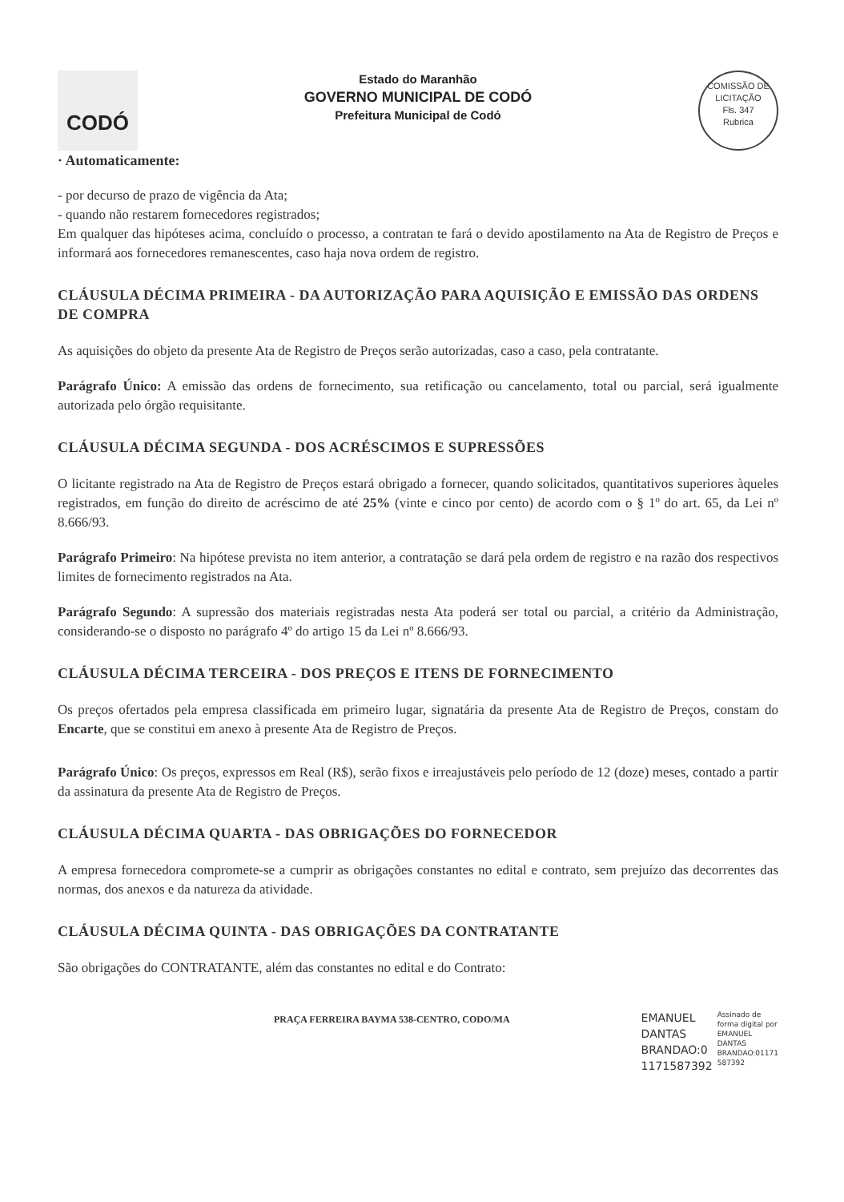CODÓ
Estado do Maranhão
GOVERNO MUNICIPAL DE CODÓ
Prefeitura Municipal de Codó
COMISSÃO DE LICITAÇÃO
Fls. 347
Rubrica
· Automaticamente:
- por decurso de prazo de vigência da Ata;
- quando não restarem fornecedores registrados;
Em qualquer das hipóteses acima, concluído o processo, a contratan te fará o devido apostilamento na Ata de Registro de Preços e informará aos fornecedores remanescentes, caso haja nova ordem de registro.
CLÁUSULA DÉCIMA PRIMEIRA - DA AUTORIZAÇÃO PARA AQUISIÇÃO E EMISSÃO DAS ORDENS DE COMPRA
As aquisições do objeto da presente Ata de Registro de Preços serão autorizadas, caso a caso, pela contratante.
Parágrafo Único: A emissão das ordens de fornecimento, sua retificação ou cancelamento, total ou parcial, será igualmente autorizada pelo órgão requisitante.
CLÁUSULA DÉCIMA SEGUNDA - DOS ACRÉSCIMOS E SUPRESSÕES
O licitante registrado na Ata de Registro de Preços estará obrigado a fornecer, quando solicitados, quantitativos superiores àqueles registrados, em função do direito de acréscimo de até 25% (vinte e cinco por cento) de acordo com o § 1º do art. 65, da Lei nº 8.666/93.
Parágrafo Primeiro: Na hipótese prevista no item anterior, a contratação se dará pela ordem de registro e na razão dos respectivos limites de fornecimento registrados na Ata.
Parágrafo Segundo: A supressão dos materiais registradas nesta Ata poderá ser total ou parcial, a critério da Administração, considerando-se o disposto no parágrafo 4º do artigo 15 da Lei nº 8.666/93.
CLÁUSULA DÉCIMA TERCEIRA - DOS PREÇOS E ITENS DE FORNECIMENTO
Os preços ofertados pela empresa classificada em primeiro lugar, signatária da presente Ata de Registro de Preços, constam do Encarte, que se constitui em anexo à presente Ata de Registro de Preços.
Parágrafo Único: Os preços, expressos em Real (R$), serão fixos e irreajustáveis pelo período de 12 (doze) meses, contado a partir da assinatura da presente Ata de Registro de Preços.
CLÁUSULA DÉCIMA QUARTA - DAS OBRIGAÇÕES DO FORNECEDOR
A empresa fornecedora compromete-se a cumprir as obrigações constantes no edital e contrato, sem prejuízo das decorrentes das normas, dos anexos e da natureza da atividade.
CLÁUSULA DÉCIMA QUINTA - DAS OBRIGAÇÕES DA CONTRATANTE
São obrigações do CONTRATANTE, além das constantes no edital e do Contrato:
PRAÇA FERREIRA BAYMA 538-CENTRO, CODO/MA
EMANUEL
DANTAS
BRANDAO:0
1171587392
Assinado de
forma digital por
EMANUEL
DANTAS
BRANDAO:01171
587392